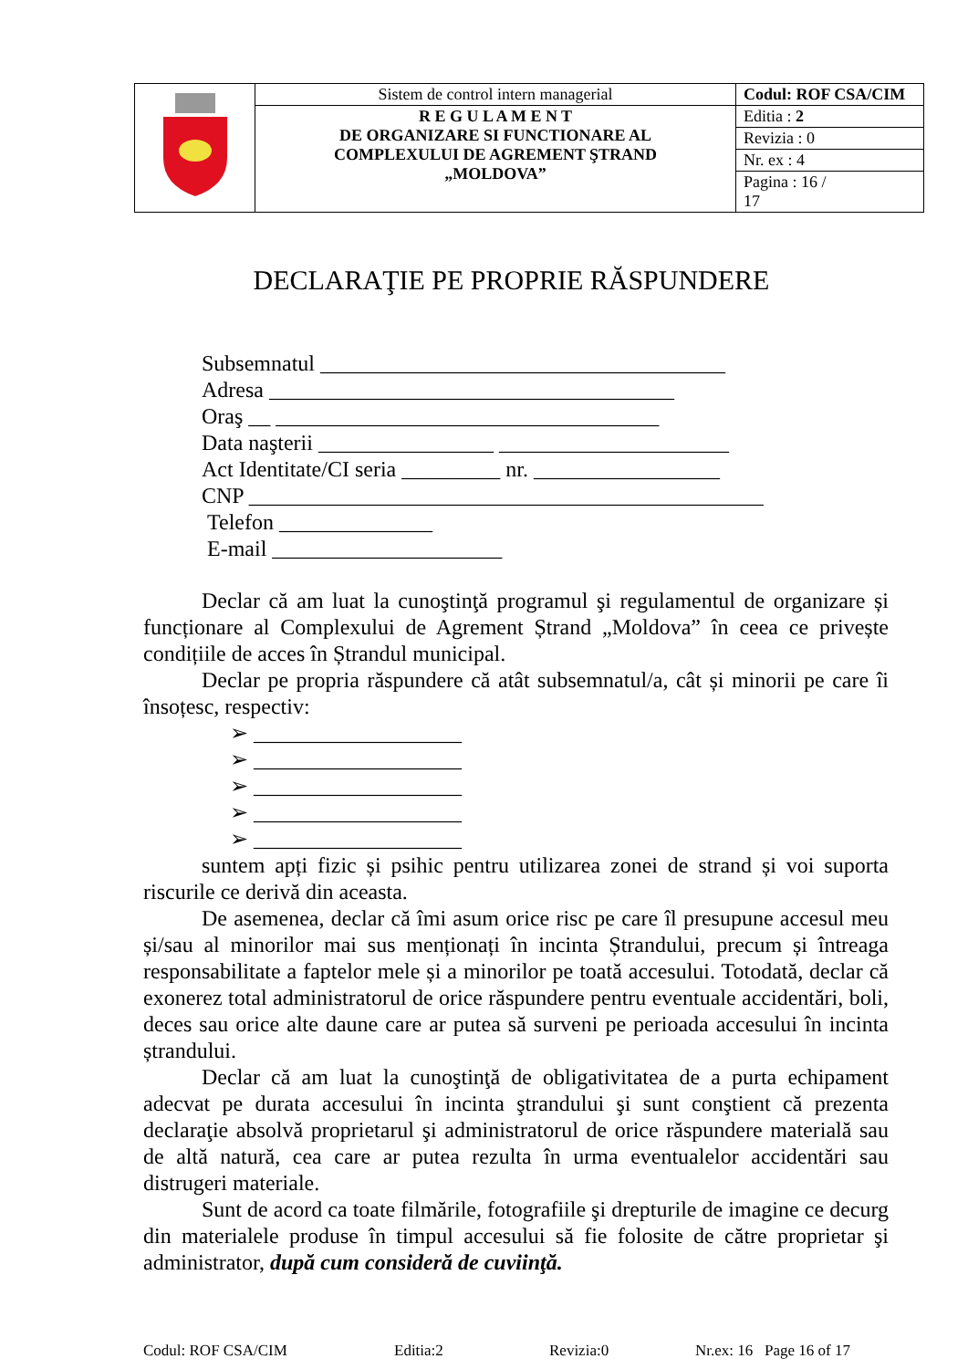| | Sistem de control intern managerial | Codul: ROF CSA/CIM |
| | R E G U L A M E N T DE ORGANIZARE SI FUNCTIONARE AL COMPLEXULUI DE AGREMENT ŞTRAND „MOLDOVA” | Editia : 2 |
| | | Revizia : 0 |
| | | Nr. ex : 4 |
| | | Pagina : 16 / 17 |
DECLARAŢIE PE PROPRIE RĂSPUNDERE
Subsemnatul _____________________________________
Adresa _____________________________________
Oraş __ ___________________________________
Data naşterii ________________ _____________________
Act Identitate/CI seria _________ nr. _________________
CNP _______________________________________________
Telefon ______________
E-mail _____________________
Declar că am luat la cunoştinţă programul şi regulamentul de organizare și funcționare al Complexului de Agrement Ștrand „Moldova” în ceea ce privește condițiile de acces în Ștrandul municipal.
Declar pe propria răspundere că atât subsemnatul/a, cât și minorii pe care îi însoțesc, respectiv:
➢ ___________________
➢ ___________________
➢ ___________________
➢ ___________________
➢ ___________________
suntem apți fizic și psihic pentru utilizarea zonei de strand și voi suporta riscurile ce derivă din aceasta.
De asemenea, declar că îmi asum orice risc pe care îl presupune accesul meu și/sau al minorilor mai sus menționați în incinta Ștrandului, precum și întreaga responsabilitate a faptelor mele și a minorilor pe toată accesului. Totodată, declar că exonerez total administratorul de orice răspundere pentru eventuale accidentări, boli, deces sau orice alte daune care ar putea să surveni pe perioada accesului în incinta ștrandului.
Declar că am luat la cunoştinţă de obligativitatea de a purta echipament adecvat pe durata accesului în incinta ştrandului şi sunt conştient că prezenta declaraţie absolvă proprietarul şi administratorul de orice răspundere materială sau de altă natură, cea care ar putea rezulta în urma eventualelor accidentări sau distrugeri materiale.
Sunt de acord ca toate filmările, fotografiile şi drepturile de imagine ce decurg din materialele produse în timpul accesului să fie folosite de către proprietar şi administrator, după cum consideră de cuviinţă.
Codul: ROF CSA/CIM Editia:2 Revizia:0 Nr.ex: 16 Page 16 of 17